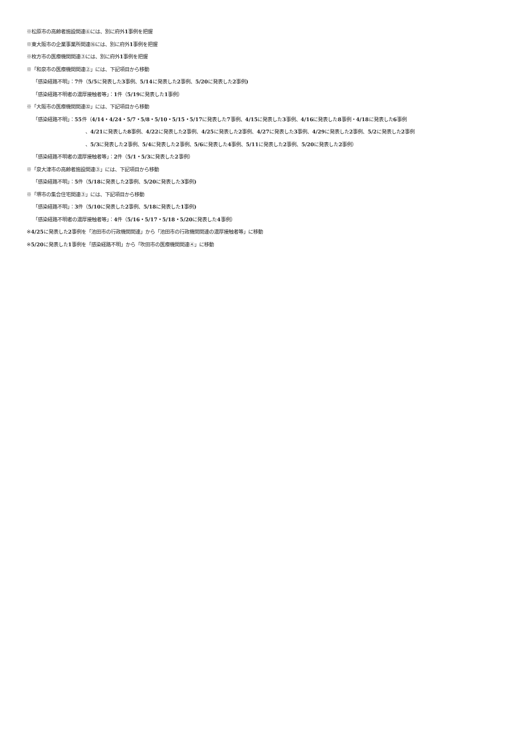※松原市の高齢者施設関連⑥には、別に府外1事例を把握
※東大阪市の企業事業所関連⑯には、別に府外1事例を把握
※枚方市の医療機関関連③には、別に府外1事例を把握
※「和泉市の医療機関関連②」には、下記項目から移動
「感染経路不明」：7件（5/5に発表した3事例、5/14に発表した2事例、5/20に発表した2事例)
「感染経路不明者の濃厚接触者等」：1件（5/19に発表した1事例）
※「大阪市の医療機関関連㉜」には、下記項目から移動
「感染経路不明」：55件（4/14・4/24・5/7・5/8・5/10・5/15・5/17に発表した7事例、4/15に発表した3事例、4/16に発表した8事例・4/18に発表した6事例
、4/21に発表した8事例、4/22に発表した2事例、4/25に発表した2事例、4/27に発表した3事例、4/29に発表した2事例、5/2に発表した2事例
、5/3に発表した2事例、5/4に発表した2事例、5/6に発表した4事例、5/11に発表した2事例、5/20に発表した2事例）
「感染経路不明者の濃厚接触者等」：2件（5/1・5/3に発表した2事例）
※「泉大津市の高齢者施設関連③」には、下記項目から移動
「感染経路不明」：5件（5/18に発表した2事例、5/20に発表した3事例)
※「堺市の集合住宅関連③」には、下記項目から移動
「感染経路不明」：3件（5/10に発表した2事例、5/18に発表した1事例)
「感染経路不明者の濃厚接触者等」：4件（5/16・5/17・5/18・5/20に発表した4事例）
※4/25に発表した2事例を「池田市の行政機関関連」から「池田市の行政機関関連の濃厚接触者等」に移動
※5/20に発表した1事例を「感染経路不明」から「吹田市の医療機関関連④」に移動